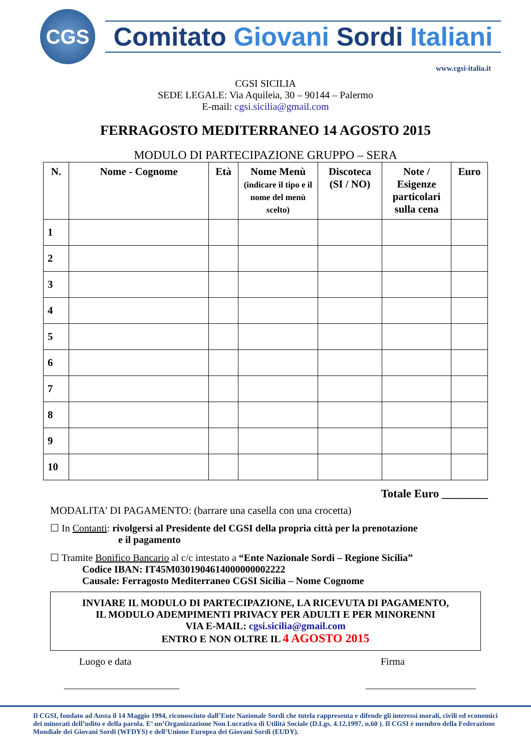CGS
Comitato Giovani Sordi Italiani
www.cgsi-italia.it
CGSI SICILIA
SEDE LEGALE: Via Aquileia, 30 – 90144 – Palermo
E-mail: cgsi.sicilia@gmail.com
FERRAGOSTO MEDITERRANEO 14 AGOSTO 2015
MODULO DI PARTECIPAZIONE GRUPPO – SERA
| N. | Nome - Cognome | Età | Nome Menù (indicare il tipo e il nome del menù scelto) | Discoteca (SI / NO) | Note / Esigenze particolari sulla cena | Euro |
| --- | --- | --- | --- | --- | --- | --- |
| 1 | | | | | | |
| 2 | | | | | | |
| 3 | | | | | | |
| 4 | | | | | | |
| 5 | | | | | | |
| 6 | | | | | | |
| 7 | | | | | | |
| 8 | | | | | | |
| 9 | | | | | | |
| 10 | | | | | | |
Totale Euro ________
MODALITA' DI PAGAMENTO: (barrare una casella con una crocetta)
☐ In Contanti: rivolgersi al Presidente del CGSI della propria città per la prenotazione
e il pagamento
☐ Tramite Bonifico Bancario al c/c intestato a “Ente Nazionale Sordi – Regione Sicilia”
Codice IBAN: IT45M0301904614000000002222
Causale: Ferragosto Mediterraneo CGSI Sicilia – Nome Cognome
INVIARE IL MODULO DI PARTECIPAZIONE, LA RICEVUTA DI PAGAMENTO,
IL MODULO ADEMPIMENTI PRIVACY PER ADULTI E PER MINORENNI
VIA E-MAIL: cgsi.sicilia@gmail.com
ENTRO E NON OLTRE IL 4 AGOSTO 2015
Luogo e data
_______________________
Firma
______________________
Il CGSI, fondato ad Aosta il 14 Maggio 1994, riconosciuto dall’Ente Nazionale Sordi che tutela rappresenta e difende gli interessi morali, civili ed economici dei minorati dell’udito e della parola. E’ un’Organizzazione Non Lucrativa di Utilità Sociale (D.Lgs. 4.12.1997, n.60 ). Il CGSI è membro della Federazione Mondiale dei Giovani Sordi (WFDYS) e dell’Unione Europea dei Giovani Sordi (EUDY).